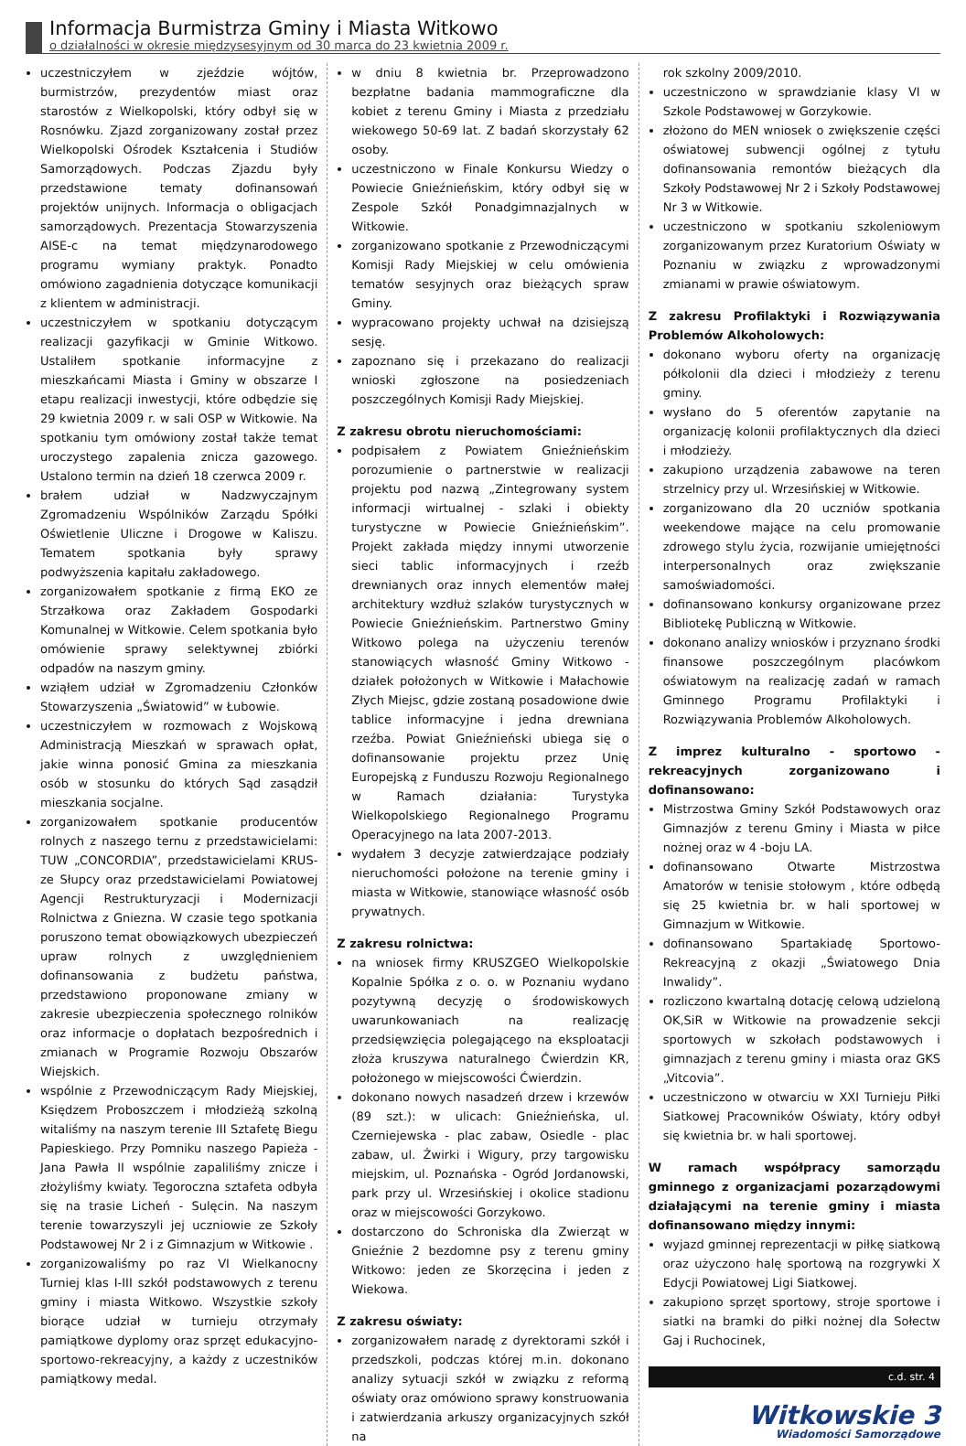Informacja Burmistrza Gminy i Miasta Witkowo
o działalności w okresie międzysesyjnym od 30 marca do 23 kwietnia 2009 r.
uczestniczyłem w zjeździe wójtów, burmistrzów, prezydentów miast oraz starostów z Wielkopolski, który odbył się w Rosnówku. Zjazd zorganizowany został przez Wielkopolski Ośrodek Kształcenia i Studiów Samorządowych. Podczas Zjazdu były przedstawione tematy dofinansowań projektów unijnych. Informacja o obligacjach samorządowych. Prezentacja Stowarzyszenia AISE-c na temat międzynarodowego programu wymiany praktyk. Ponadto omówiono zagadnienia dotyczące komunikacji z klientem w administracji.
uczestniczyłem w spotkaniu dotyczącym realizacji gazyfikacji w Gminie Witkowo. Ustaliłem spotkanie informacyjne z mieszkańcami Miasta i Gminy w obszarze I etapu realizacji inwestycji, które odbędzie się 29 kwietnia 2009 r. w sali OSP w Witkowie. Na spotkaniu tym omówiony został także temat uroczystego zapalenia znicza gazowego. Ustalono termin na dzień 18 czerwca 2009 r.
brałem udział w Nadzwyczajnym Zgromadzeniu Wspólników Zarządu Spółki Oświetlenie Uliczne i Drogowe w Kaliszu. Tematem spotkania były sprawy podwyższenia kapitału zakładowego.
zorganizowałem spotkanie z firmą EKO ze Strzałkowa oraz Zakładem Gospodarki Komunalnej w Witkowie. Celem spotkania było omówienie sprawy selektywnej zbiórki odpadów na naszym gminy.
wziąłem udział w Zgromadzeniu Członków Stowarzyszenia „Światowid” w Łubowie.
uczestniczyłem w rozmowach z Wojskową Administracją Mieszkań w sprawach opłat, jakie winna ponosić Gmina za mieszkania osób w stosunku do których Sąd zasądził mieszkania socjalne.
zorganizowałem spotkanie producentów rolnych z naszego ternu z przedstawicielami: TUW „CONCORDIA”, przedstawicielami KRUS- ze Słupcy oraz przedstawicielami Powiatowej Agencji Restrukturyzacji i Modernizacji Rolnictwa z Gniezna. W czasie tego spotkania poruszono temat obowiązkowych ubezpieczeń upraw rolnych z uwzględnieniem dofinansowania z budżetu państwa, przedstawiono proponowane zmiany w zakresie ubezpieczenia społecznego rolników oraz informacje o dopłatach bezpośrednich i zmianach w Programie Rozwoju Obszarów Wiejskich.
wspólnie z Przewodniczącym Rady Miejskiej, Księdzem Proboszczem i młodzieżą szkolną witaliśmy na naszym terenie III Sztafetę Biegu Papieskiego. Przy Pomniku naszego Papieża - Jana Pawła II wspólnie zapaliliśmy znicze i złożyliśmy kwiaty. Tegoroczna sztafeta odbyła się na trasie Licheń - Sulęcin. Na naszym terenie towarzyszyli jej uczniowie ze Szkoły Podstawowej Nr 2 i z Gimnazjum w Witkowie .
zorganizowaliśmy po raz VI Wielkanocny Turniej klas I-III szkół podstawowych z terenu gminy i miasta Witkowo. Wszystkie szkoły biorące udział w turnieju otrzymały pamiątkowe dyplomy oraz sprzęt edukacyjno-sportowo-rekreacyjny, a każdy z uczestników pamiątkowy medal.
w dniu 8 kwietnia br. Przeprowadzono bezpłatne badania mammograficzne dla kobiet z terenu Gminy i Miasta z przedziału wiekowego 50-69 lat. Z badań skorzystały 62 osoby.
uczestniczono w Finale Konkursu Wiedzy o Powiecie Gnieźnieńskim, który odbył się w Zespole Szkół Ponadgimnazjalnych w Witkowie.
zorganizowano spotkanie z Przewodniczącymi Komisji Rady Miejskiej w celu omówienia tematów sesyjnych oraz bieżących spraw Gminy.
wypracowano projekty uchwał na dzisiejszą sesję.
zapoznano się i przekazano do realizacji wnioski zgłoszone na posiedzeniach poszczególnych Komisji Rady Miejskiej.
Z zakresu obrotu nieruchomościami:
podpisałem z Powiatem Gnieźnieńskim porozumienie o partnerstwie w realizacji projektu pod nazwą „Zintegrowany system informacji wirtualnej - szlaki i obiekty turystyczne w Powiecie Gnieźnieńskim”. Projekt zakłada między innymi utworzenie sieci tablic informacyjnych i rzeźb drewnianych oraz innych elementów małej architektury wzdłuż szlaków turystycznych w Powiecie Gnieźnieńskim. Partnerstwo Gminy Witkowo polega na użyczeniu terenów stanowiących własność Gminy Witkowo - działek położonych w Witkowie i Małachowie Złych Miejsc, gdzie zostaną posadowione dwie tablice informacyjne i jedna drewniana rzeźba. Powiat Gnieźnieński ubiega się o dofinansowanie projektu przez Unię Europejską z Funduszu Rozwoju Regionalnego w Ramach działania: Turystyka Wielkopolskiego Regionalnego Programu Operacyjnego na lata 2007-2013.
wydałem 3 decyzje zatwierdzające podziały nieruchomości położone na terenie gminy i miasta w Witkowie, stanowiące własność osób prywatnych.
Z zakresu rolnictwa:
na wniosek firmy KRUSZGEO Wielkopolskie Kopalnie Spółka z o. o. w Poznaniu wydano pozytywną decyzję o środowiskowych uwarunkowaniach na realizację przedsięwzięcia polegającego na eksploatacji złoża kruszywa naturalnego Ćwierdzin KR, położonego w miejscowości Ćwierdzin.
dokonano nowych nasadzeń drzew i krzewów (89 szt.): w ulicach: Gnieźnieńska, ul. Czerniejewska - plac zabaw, Osiedle - plac zabaw, ul. Żwirki i Wigury, przy targowisku miejskim, ul. Poznańska - Ogród Jordanowski, park przy ul. Wrzesińskiej i okolice stadionu oraz w miejscowości Gorzykowo.
dostarczono do Schroniska dla Zwierząt w Gnieźnie 2 bezdomne psy z terenu gminy Witkowo: jeden ze Skorzęcina i jeden z Wiekowa.
Z zakresu oświaty:
zorganizowałem naradę z dyrektorami szkół i przedszkoli, podczas której m.in. dokonano analizy sytuacji szkół w związku z reformą oświaty oraz omówiono sprawy konstruowania i zatwierdzania arkuszy organizacyjnych szkół na
rok szkolny 2009/2010.
uczestniczono w sprawdzianie klasy VI w Szkole Podstawowej w Gorzykowie.
złożono do MEN wniosek o zwiększenie części oświatowej subwencji ogólnej z tytułu dofinansowania remontów bieżących dla Szkoły Podstawowej Nr 2 i Szkoły Podstawowej Nr 3 w Witkowie.
uczestniczono w spotkaniu szkoleniowym zorganizowanym przez Kuratorium Oświaty w Poznaniu w związku z wprowadzonymi zmianami w prawie oświatowym.
Z zakresu Profilaktyki i Rozwiązywania Problemów Alkoholowych:
dokonano wyboru oferty na organizację półkolonii dla dzieci i młodzieży z terenu gminy.
wysłano do 5 oferentów zapytanie na organizację kolonii profilaktycznych dla dzieci i młodzieży.
zakupiono urządzenia zabawowe na teren strzelnicy przy ul. Wrzesińskiej w Witkowie.
zorganizowano dla 20 uczniów spotkania weekendowe mające na celu promowanie zdrowego stylu życia, rozwijanie umiejętności interpersonalnych oraz zwiększanie samoświadomości.
dofinansowano konkursy organizowane przez Bibliotekę Publiczną w Witkowie.
dokonano analizy wniosków i przyznano środki finansowe poszczególnym placówkom oświatowym na realizację zadań w ramach Gminnego Programu Profilaktyki i Rozwiązywania Problemów Alkoholowych.
Z imprez kulturalno - sportowo - rekreacyjnych zorganizowano i dofinansowano:
Mistrzostwa Gminy Szkół Podstawowych oraz Gimnazjów z terenu Gminy i Miasta w piłce nożnej oraz w 4 -boju LA.
dofinansowano Otwarte Mistrzostwa Amatorów w tenisie stołowym , które odbędą się 25 kwietnia br. w hali sportowej w Gimnazjum w Witkowie.
dofinansowano Spartakiadę Sportowo-Rekreacyjną z okazji „Światowego Dnia Inwalidy”.
rozliczono kwartalną dotację celową udzieloną OK,SiR w Witkowie na prowadzenie sekcji sportowych w szkołach podstawowych i gimnazjach z terenu gminy i miasta oraz GKS „Vitcovia”.
uczestniczono w otwarciu w XXI Turnieju Piłki Siatkowej Pracowników Oświaty, który odbył się kwietnia br. w hali sportowej.
W ramach współpracy samorządu gminnego z organizacjami pozarządowymi działającymi na terenie gminy i miasta dofinansowano między innymi:
wyjazd gminnej reprezentacji w piłkę siatkową oraz użyczono halę sportową na rozgrywki X Edycji Powiatowej Ligi Siatkowej.
zakupiono sprzęt sportowy, stroje sportowe i siatki na bramki do piłki nożnej dla Sołectw Gaj i Ruchocinek,
c.d. str. 4
Witkowskie 3
Wiadomości Samorządowe